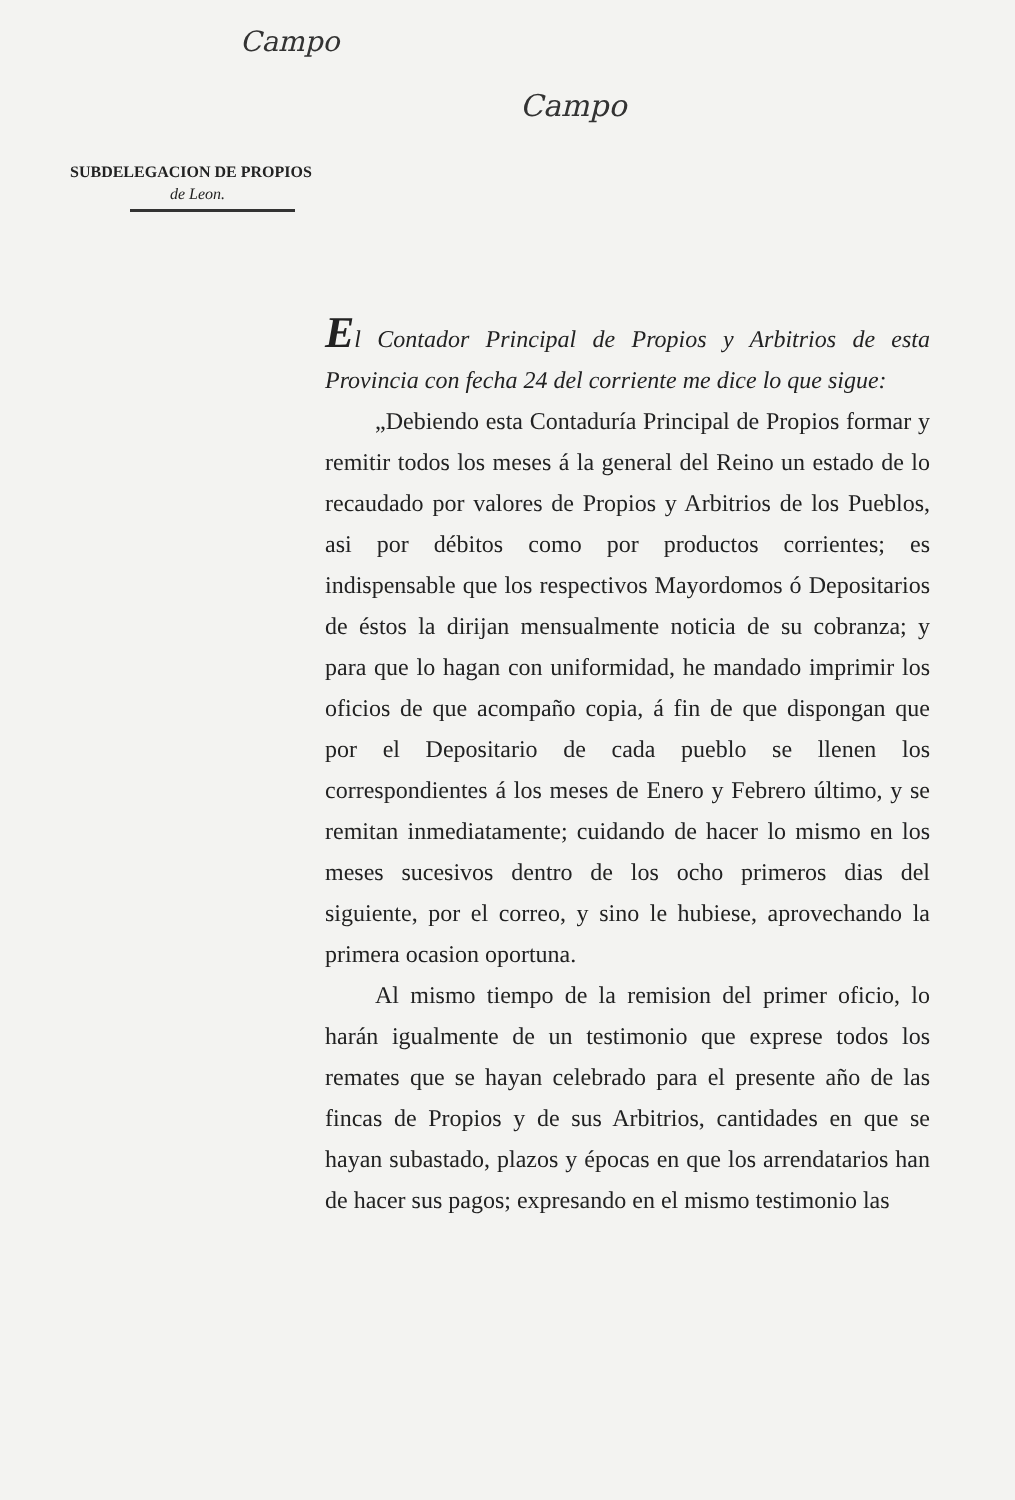Campo
Campo
SUBDELEGACION DE PROPIOS
de Leon.
El Contador Principal de Propios y Arbitrios de esta Provincia con fecha 24 del corriente me dice lo que sigue:
„Debiendo esta Contaduría Principal de Propios formar y remitir todos los meses á la general del Reino un estado de lo recaudado por valores de Propios y Arbitrios de los Pueblos, asi por débitos como por productos corrientes; es indispensable que los respectivos Mayordomos ó Depositarios de éstos la dirijan mensualmente noticia de su cobranza; y para que lo hagan con uniformidad, he mandado imprimir los oficios de que acompaño copia, á fin de que dispongan que por el Depositario de cada pueblo se llenen los correspondientes á los meses de Enero y Febrero último, y se remitan inmediatamente; cuidando de hacer lo mismo en los meses sucesivos dentro de los ocho primeros dias del siguiente, por el correo, y sino le hubiese, aprovechando la primera ocasion oportuna.
Al mismo tiempo de la remision del primer oficio, lo harán igualmente de un testimonio que exprese todos los remates que se hayan celebrado para el presente año de las fincas de Propios y de sus Arbitrios, cantidades en que se hayan subastado, plazos y épocas en que los arrendatarios han de hacer sus pagos; expresando en el mismo testimonio las